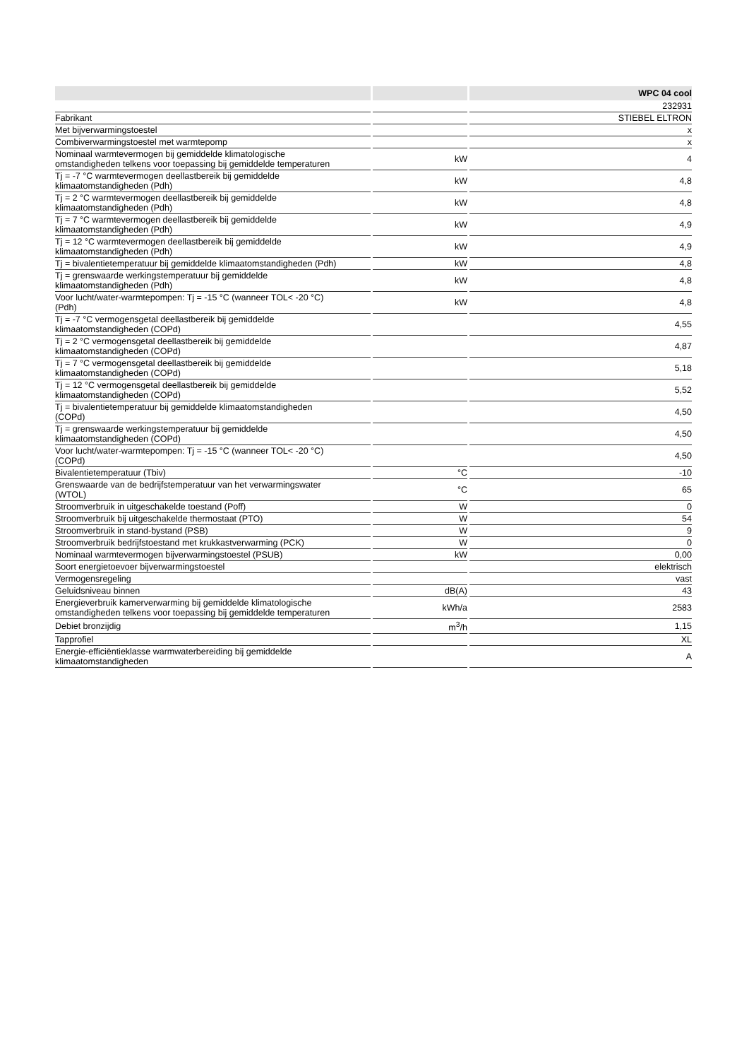| | | WPC 04 cool |
| --- | --- | --- |
| | | 232931 |
| Fabrikant | | STIEBEL ELTRON |
| Met bijverwarmingstoestel | | x |
| Combiverwarmingstoestel met warmtepomp | | x |
| Nominaal warmtevermogen bij gemiddelde klimatologische omstandigheden telkens voor toepassing bij gemiddelde temperaturen | kW | 4 |
| Tj = -7 °C warmtevermogen deellastbereik bij gemiddelde klimaatomstandigheden (Pdh) | kW | 4,8 |
| Tj = 2 °C warmtevermogen deellastbereik bij gemiddelde klimaatomstandigheden (Pdh) | kW | 4,8 |
| Tj = 7 °C warmtevermogen deellastbereik bij gemiddelde klimaatomstandigheden (Pdh) | kW | 4,9 |
| Tj = 12 °C warmtevermogen deellastbereik bij gemiddelde klimaatomstandigheden (Pdh) | kW | 4,9 |
| Tj = bivalentietemperatuur bij gemiddelde klimaatomstandigheden (Pdh) | kW | 4,8 |
| Tj = grenswaarde werkingstemperatuur bij gemiddelde klimaatomstandigheden (Pdh) | kW | 4,8 |
| Voor lucht/water-warmtepompen: Tj = -15 °C (wanneer TOL< -20 °C) (Pdh) | kW | 4,8 |
| Tj = -7 °C vermogensgetal deellastbereik bij gemiddelde klimaatomstandigheden (COPd) | | 4,55 |
| Tj = 2 °C vermogensgetal deellastbereik bij gemiddelde klimaatomstandigheden (COPd) | | 4,87 |
| Tj = 7 °C vermogensgetal deellastbereik bij gemiddelde klimaatomstandigheden (COPd) | | 5,18 |
| Tj = 12 °C vermogensgetal deellastbereik bij gemiddelde klimaatomstandigheden (COPd) | | 5,52 |
| Tj = bivalentietemperatuur bij gemiddelde klimaatomstandigheden (COPd) | | 4,50 |
| Tj = grenswaarde werkingstemperatuur bij gemiddelde klimaatomstandigheden (COPd) | | 4,50 |
| Voor lucht/water-warmtepompen: Tj = -15 °C (wanneer TOL< -20 °C) (COPd) | | 4,50 |
| Bivalentietemperatuur (Tbiv) | °C | -10 |
| Grenswaarde van de bedrijfstemperatuur van het verwarmingswater (WTOL) | °C | 65 |
| Stroomverbruik in uitgeschakelde toestand (Poff) | W | 0 |
| Stroomverbruik bij uitgeschakelde thermostaat (PTO) | W | 54 |
| Stroomverbruik in stand-bystand (PSB) | W | 9 |
| Stroomverbruik bedrijfstoestand met krukkastverwarming (PCK) | W | 0 |
| Nominaal warmtevermogen bijverwarmingstoestel (PSUB) | kW | 0,00 |
| Soort energietoevoer bijverwarmingstoestel | | elektrisch |
| Vermogensregeling | | vast |
| Geluidsniveau binnen | dB(A) | 43 |
| Energieverbruik kamerverwarming bij gemiddelde klimatologische omstandigheden telkens voor toepassing bij gemiddelde temperaturen | kWh/a | 2583 |
| Debiet bronzijdig | m<sup>3</sup>/h | 1,15 |
| Tapprofiel | | XL |
| Energie-efficiëntieklasse warmwaterbereiding bij gemiddelde klimaatomstandigheden | | A |